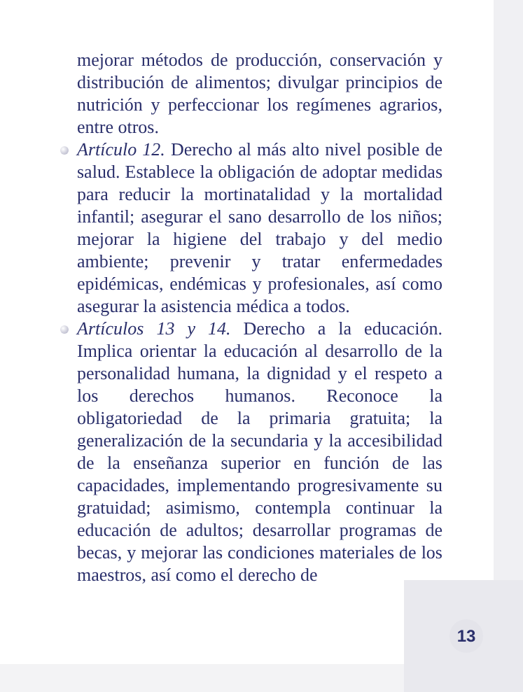mejorar métodos de producción, conservación y distribución de alimentos; divulgar principios de nutrición y perfeccionar los regímenes agrarios, entre otros.
Artículo 12. Derecho al más alto nivel posible de salud. Establece la obligación de adoptar medidas para reducir la mortinatalidad y la mortalidad infantil; asegurar el sano desarrollo de los niños; mejorar la higiene del trabajo y del medio ambiente; prevenir y tratar enfermedades epidémicas, endémicas y profesionales, así como asegurar la asistencia médica a todos.
Artículos 13 y 14. Derecho a la educación. Implica orientar la educación al desarrollo de la personalidad humana, la dignidad y el respeto a los derechos humanos. Reconoce la obligatoriedad de la primaria gratuita; la generalización de la secundaria y la accesibilidad de la enseñanza superior en función de las capacidades, implementando progresivamente su gratuidad; asimismo, contempla continuar la educación de adultos; desarrollar programas de becas, y mejorar las condiciones materiales de los maestros, así como el derecho de
13